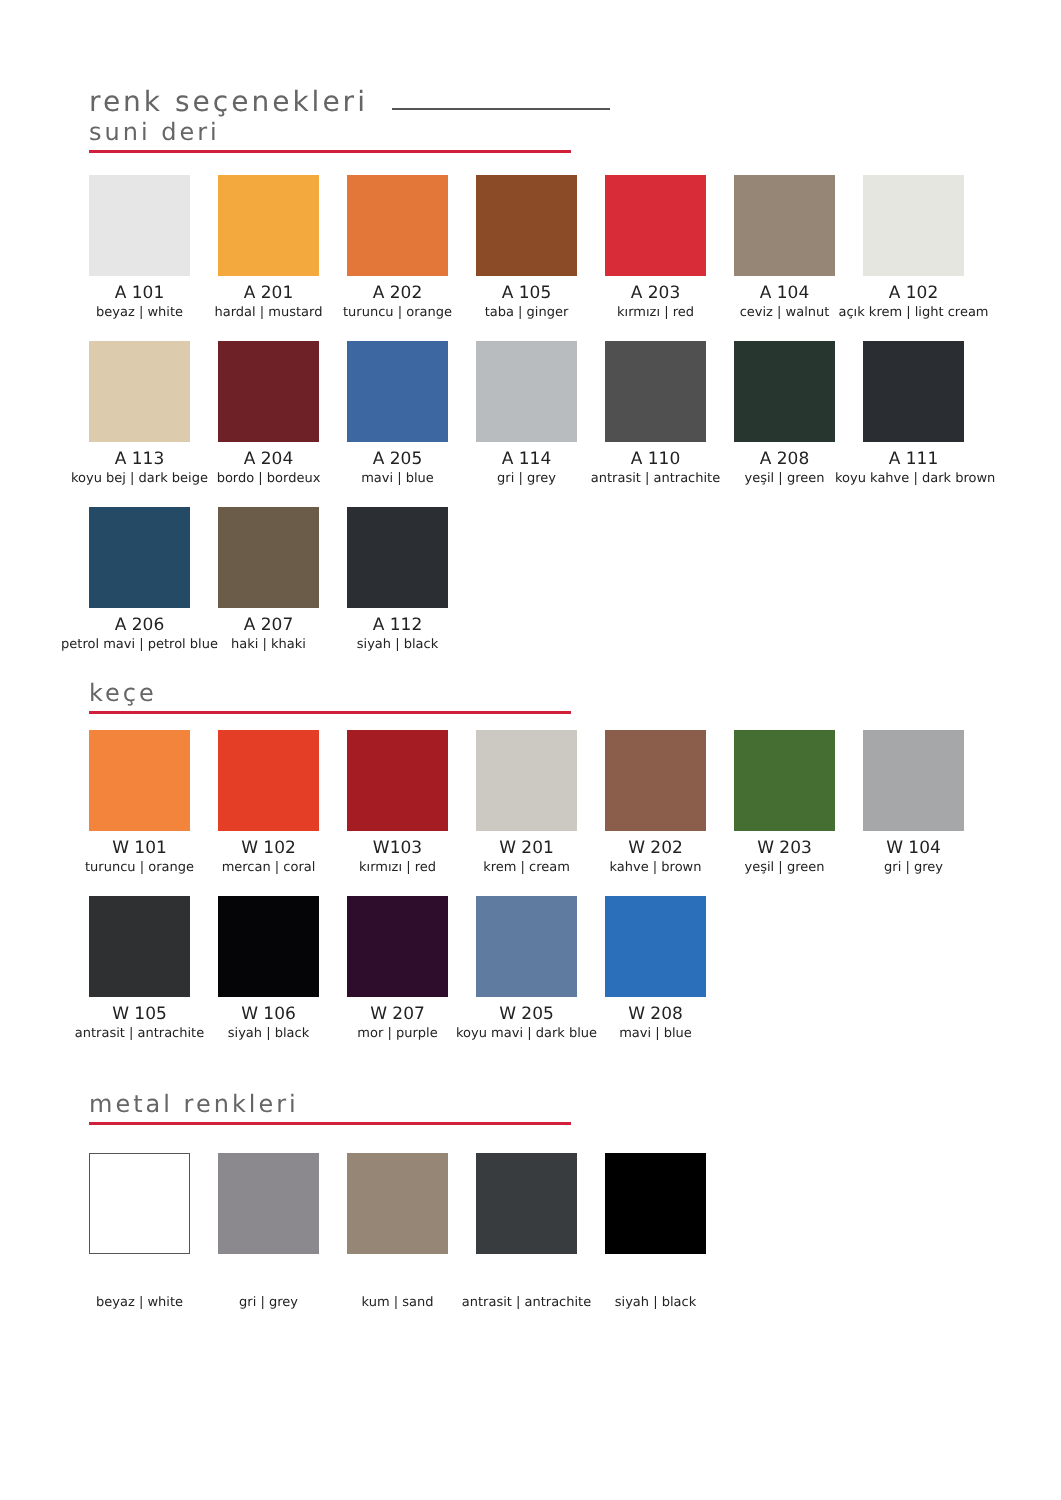renk seçenekleri
suni deri
A 101
beyaz | white
A 201
hardal | mustard
A 202
turuncu | orange
A 105
taba | ginger
A 203
kırmızı | red
A 104
ceviz | walnut
A 102
açık krem | light cream
A 113
koyu bej | dark beige
A 204
bordo | bordeux
A 205
mavi | blue
A 114
gri | grey
A 110
antrasit | antrachite
A 208
yeşil | green
A 111
koyu kahve | dark brown
A 206
petrol mavi | petrol blue
A 207
haki | khaki
A 112
siyah | black
keçe
W 101
turuncu | orange
W 102
mercan | coral
W103
kırmızı | red
W 201
krem | cream
W 202
kahve | brown
W 203
yeşil | green
W 104
gri | grey
W 105
antrasit | antrachite
W 106
siyah | black
W 207
mor | purple
W 205
koyu mavi | dark blue
W 208
mavi | blue
metal renkleri
beyaz | white gri | grey kum | sand antrasit | antrachite
siyah | black